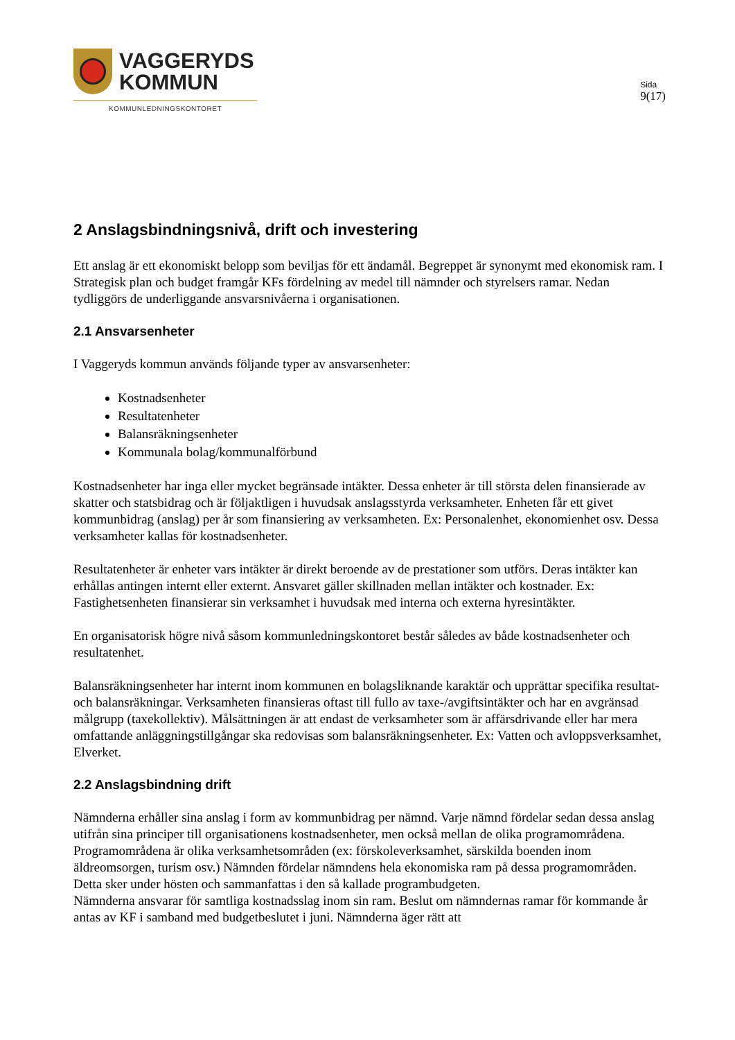VAGGERYDS
KOMMUN
KOMMUNLEDNINGSKONTORET
Sida
9(17)
2 Anslagsbindningsnivå, drift och investering
Ett anslag är ett ekonomiskt belopp som beviljas för ett ändamål. Begreppet är synonymt med ekonomisk ram. I Strategisk plan och budget framgår KFs fördelning av medel till nämnder och styrelsers ramar. Nedan tydliggörs de underliggande ansvarsnivåerna i organisationen.
2.1 Ansvarsenheter
I Vaggeryds kommun används följande typer av ansvarsenheter:
Kostnadsenheter
Resultatenheter
Balansräkningsenheter
Kommunala bolag/kommunalförbund
Kostnadsenheter har inga eller mycket begränsade intäkter. Dessa enheter är till största delen finansierade av skatter och statsbidrag och är följaktligen i huvudsak anslagsstyrda verksamheter. Enheten får ett givet kommunbidrag (anslag) per år som finansiering av verksamheten. Ex: Personalenhet, ekonomienhet osv. Dessa verksamheter kallas för kostnadsenheter.
Resultatenheter är enheter vars intäkter är direkt beroende av de prestationer som utförs. Deras intäkter kan erhållas antingen internt eller externt. Ansvaret gäller skillnaden mellan intäkter och kostnader. Ex: Fastighetsenheten finansierar sin verksamhet i huvudsak med interna och externa hyresintäkter.
En organisatorisk högre nivå såsom kommunledningskontoret består således av både kostnadsenheter och resultatenhet.
Balansräkningsenheter har internt inom kommunen en bolagsliknande karaktär och upprättar specifika resultat- och balansräkningar. Verksamheten finansieras oftast till fullo av taxe-/avgiftsintäkter och har en avgränsad målgrupp (taxekollektiv). Målsättningen är att endast de verksamheter som är affärsdrivande eller har mera omfattande anläggningstillgångar ska redovisas som balansräkningsenheter. Ex: Vatten och avloppsverksamhet, Elverket.
2.2 Anslagsbindning drift
Nämnderna erhåller sina anslag i form av kommunbidrag per nämnd. Varje nämnd fördelar sedan dessa anslag utifrån sina principer till organisationens kostnadsenheter, men också mellan de olika programområdena. Programområdena är olika verksamhetsområden (ex: förskoleverksamhet, särskilda boenden inom äldreomsorgen, turism osv.) Nämnden fördelar nämndens hela ekonomiska ram på dessa programområden. Detta sker under hösten och sammanfattas i den så kallade programbudgeten.
Nämnderna ansvarar för samtliga kostnadsslag inom sin ram. Beslut om nämndernas ramar för kommande år antas av KF i samband med budgetbeslutet i juni. Nämnderna äger rätt att